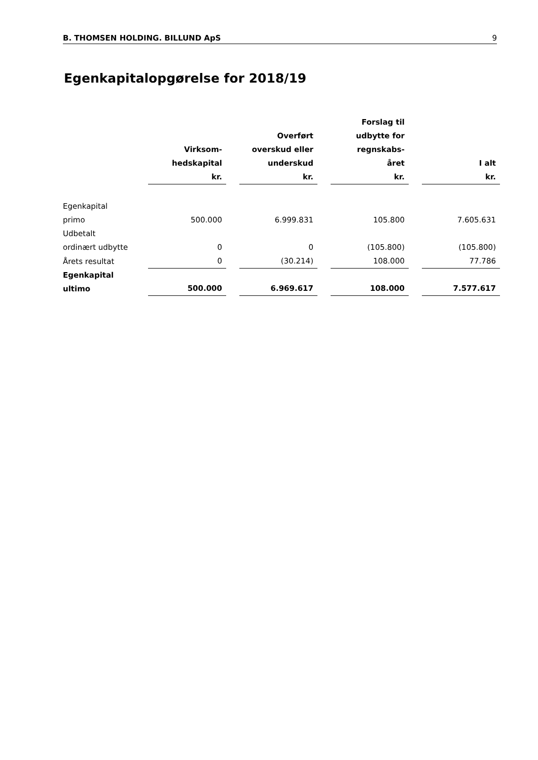B. THOMSEN HOLDING. BILLUND ApS 9
Egenkapitalopgørelse for 2018/19
| | Virksom- hedskapital kr. | | Overført overskud eller underskud kr. | | Forslag til udbytte for regnskabs- året kr. | | I alt kr. |
| Egenkapital primo | 500.000 | | 6.999.831 | | 105.800 | | 7.605.631 |
| Udbetalt ordinært udbytte | 0 | | 0 | | (105.800) | | (105.800) |
| Årets resultat | 0 | | (30.214) | | 108.000 | | 77.786 |
| Egenkapital ultimo | 500.000 | | 6.969.617 | | 108.000 | | 7.577.617 |